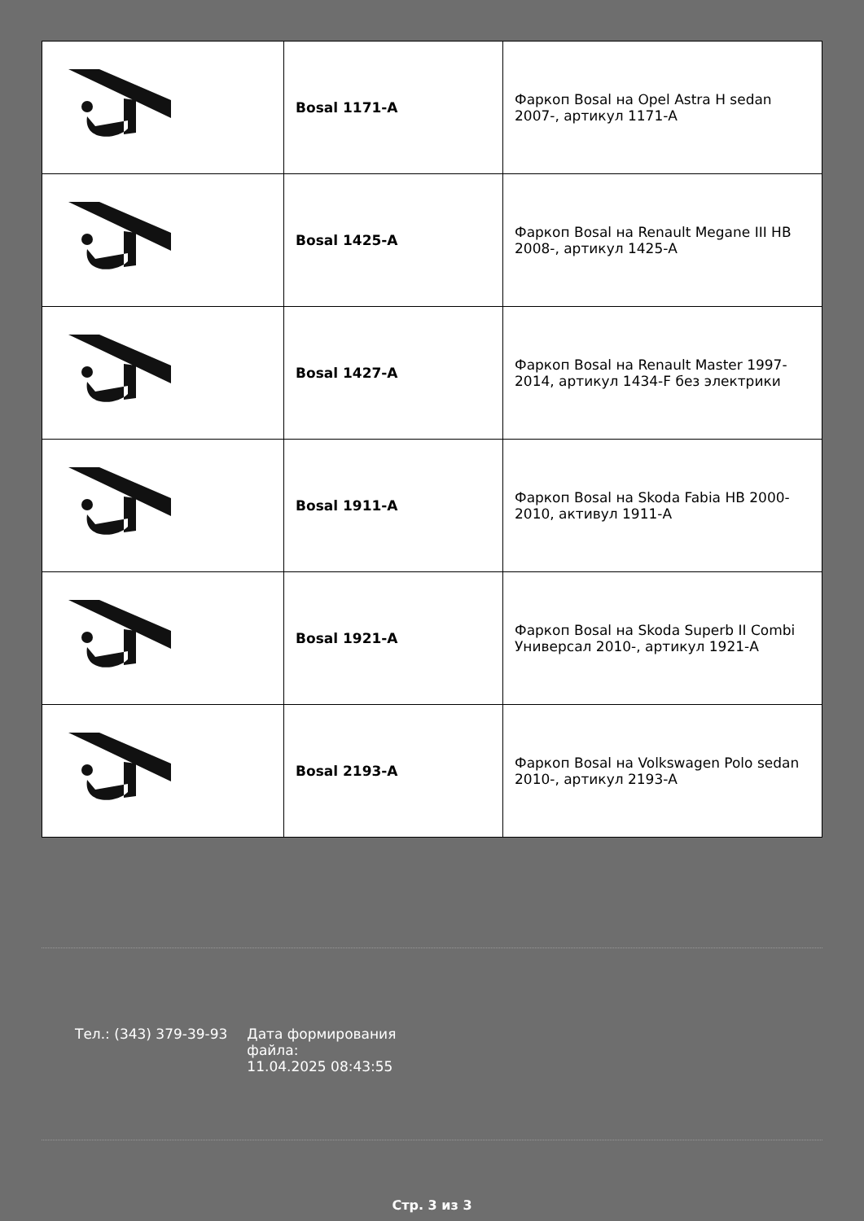| | Bosal 1171-A | Фаркоп Bosal на Opel Astra H sedan 2007-, артикул 1171-A |
| | Bosal 1425-A | Фаркоп Bosal на Renault Megane III HB 2008-, артикул 1425-A |
| | Bosal 1427-A | Фаркоп Bosal на Renault Master 1997-2014, артикул 1434-F без электрики |
| | Bosal 1911-A | Фаркоп Bosal на Skoda Fabia HB 2000-2010, активул 1911-A |
| | Bosal 1921-A | Фаркоп Bosal на Skoda Superb II Combi Универсал 2010-, артикул 1921-A |
| | Bosal 2193-A | Фаркоп Bosal на Volkswagen Polo sedan 2010-, артикул 2193-A |
Тел.: (343) 379-39-93 Дата формирования файла:
11.04.2025 08:43:55
Стр. 3 из 3